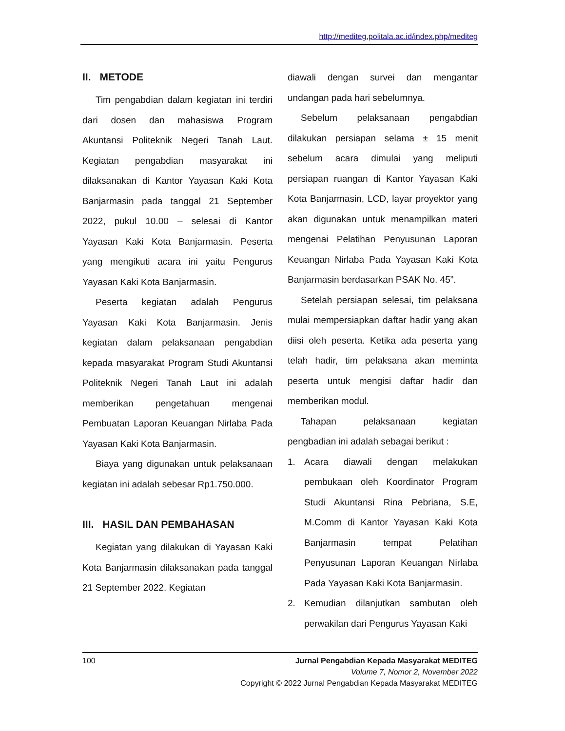http://mediteg.politala.ac.id/index.php/mediteg
II. METODE
Tim pengabdian dalam kegiatan ini terdiri dari dosen dan mahasiswa Program Akuntansi Politeknik Negeri Tanah Laut. Kegiatan pengabdian masyarakat ini dilaksanakan di Kantor Yayasan Kaki Kota Banjarmasin pada tanggal 21 September 2022, pukul 10.00 – selesai di Kantor Yayasan Kaki Kota Banjarmasin. Peserta yang mengikuti acara ini yaitu Pengurus Yayasan Kaki Kota Banjarmasin.
Peserta kegiatan adalah Pengurus Yayasan Kaki Kota Banjarmasin. Jenis kegiatan dalam pelaksanaan pengabdian kepada masyarakat Program Studi Akuntansi Politeknik Negeri Tanah Laut ini adalah memberikan pengetahuan mengenai Pembuatan Laporan Keuangan Nirlaba Pada Yayasan Kaki Kota Banjarmasin.
Biaya yang digunakan untuk pelaksanaan kegiatan ini adalah sebesar Rp1.750.000.
III. HASIL DAN PEMBAHASAN
Kegiatan yang dilakukan di Yayasan Kaki Kota Banjarmasin dilaksanakan pada tanggal 21 September 2022. Kegiatan
diawali dengan survei dan mengantar undangan pada hari sebelumnya.
Sebelum pelaksanaan pengabdian dilakukan persiapan selama ± 15 menit sebelum acara dimulai yang meliputi persiapan ruangan di Kantor Yayasan Kaki Kota Banjarmasin, LCD, layar proyektor yang akan digunakan untuk menampilkan materi mengenai Pelatihan Penyusunan Laporan Keuangan Nirlaba Pada Yayasan Kaki Kota Banjarmasin berdasarkan PSAK No. 45”.
Setelah persiapan selesai, tim pelaksana mulai mempersiapkan daftar hadir yang akan diisi oleh peserta. Ketika ada peserta yang telah hadir, tim pelaksana akan meminta peserta untuk mengisi daftar hadir dan memberikan modul.
Tahapan pelaksanaan kegiatan pengbadian ini adalah sebagai berikut :
1. Acara diawali dengan melakukan pembukaan oleh Koordinator Program Studi Akuntansi Rina Pebriana, S.E, M.Comm di Kantor Yayasan Kaki Kota Banjarmasin tempat Pelatihan Penyusunan Laporan Keuangan Nirlaba Pada Yayasan Kaki Kota Banjarmasin.
2. Kemudian dilanjutkan sambutan oleh perwakilan dari Pengurus Yayasan Kaki
100 Jurnal Pengabdian Kepada Masyarakat MEDITEG
Volume 7, Nomor 2, November 2022
Copyright © 2022 Jurnal Pengabdian Kepada Masyarakat MEDITEG